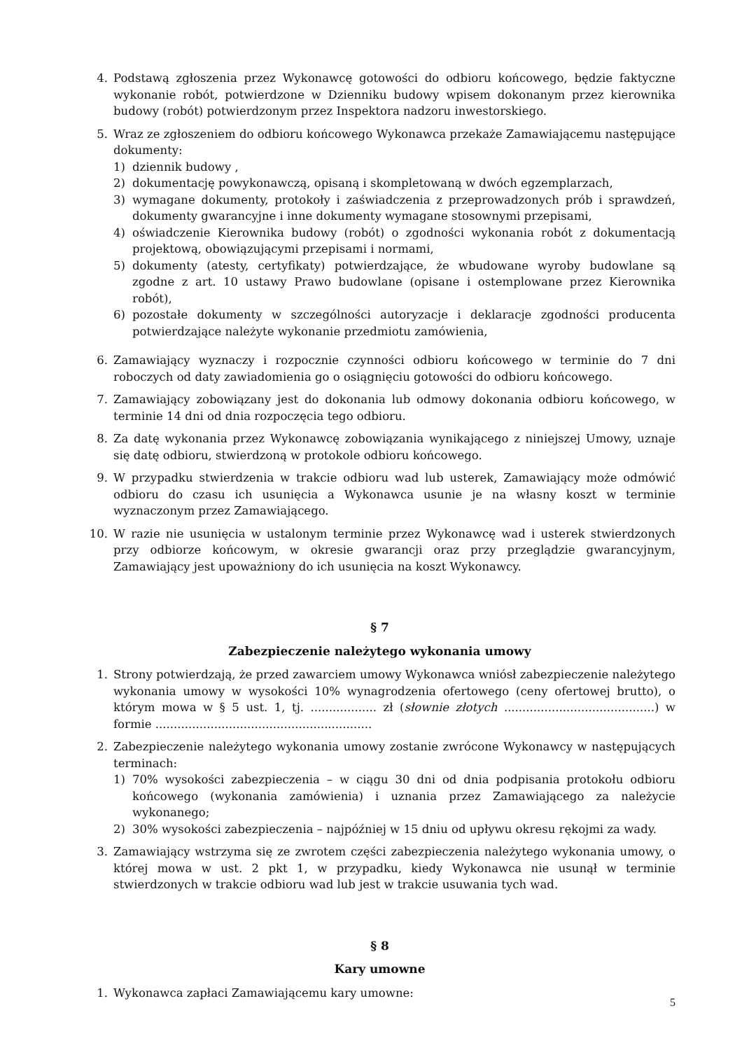4. Podstawą zgłoszenia przez Wykonawcę gotowości do odbioru końcowego, będzie faktyczne wykonanie robót, potwierdzone w Dzienniku budowy wpisem dokonanym przez kierownika budowy (robót) potwierdzonym przez Inspektora nadzoru inwestorskiego.
5. Wraz ze zgłoszeniem do odbioru końcowego Wykonawca przekaże Zamawiającemu następujące dokumenty:
1) dziennik budowy ,
2) dokumentację powykonawczą, opisaną i skompletowaną w dwóch egzemplarzach,
3) wymagane dokumenty, protokoły i zaświadczenia z przeprowadzonych prób i sprawdzeń, dokumenty gwarancyjne i inne dokumenty wymagane stosownymi przepisami,
4) oświadczenie Kierownika budowy (robót) o zgodności wykonania robót z dokumentacją projektową, obowiązującymi przepisami i normami,
5) dokumenty (atesty, certyfikaty) potwierdzające, że wbudowane wyroby budowlane są zgodne z art. 10 ustawy Prawo budowlane (opisane i ostemplowane przez Kierownika robót),
6) pozostałe dokumenty w szczególności autoryzacje i deklaracje zgodności producenta potwierdzające należyte wykonanie przedmiotu zamówienia,
6. Zamawiający wyznaczy i rozpocznie czynności odbioru końcowego w terminie do 7 dni roboczych od daty zawiadomienia go o osiągnięciu gotowości do odbioru końcowego.
7. Zamawiający zobowiązany jest do dokonania lub odmowy dokonania odbioru końcowego, w terminie 14 dni od dnia rozpoczęcia tego odbioru.
8. Za datę wykonania przez Wykonawcę zobowiązania wynikającego z niniejszej Umowy, uznaje się datę odbioru, stwierdzoną w protokole odbioru końcowego.
9. W przypadku stwierdzenia w trakcie odbioru wad lub usterek, Zamawiający może odmówić odbioru do czasu ich usunięcia a Wykonawca usunie je na własny koszt w terminie wyznaczonym przez Zamawiającego.
10. W razie nie usunięcia w ustalonym terminie przez Wykonawcę wad i usterek stwierdzonych przy odbiorze końcowym, w okresie gwarancji oraz przy przeglądzie gwarancyjnym, Zamawiający jest upoważniony do ich usunięcia na koszt Wykonawcy.
§ 7
Zabezpieczenie należytego wykonania umowy
1. Strony potwierdzają, że przed zawarciem umowy Wykonawca wniósł zabezpieczenie należytego wykonania umowy w wysokości 10% wynagrodzenia ofertowego (ceny ofertowej brutto), o którym mowa w § 5 ust. 1, tj. .................. zł (słownie złotych .........................................) w formie ...........................................................
2. Zabezpieczenie należytego wykonania umowy zostanie zwrócone Wykonawcy w następujących terminach:
1) 70% wysokości zabezpieczenia – w ciągu 30 dni od dnia podpisania protokołu odbioru końcowego (wykonania zamówienia) i uznania przez Zamawiającego za należycie wykonanego;
2) 30% wysokości zabezpieczenia – najpóźniej w 15 dniu od upływu okresu rękojmi za wady.
3. Zamawiający wstrzyma się ze zwrotem części zabezpieczenia należytego wykonania umowy, o której mowa w ust. 2 pkt 1, w przypadku, kiedy Wykonawca nie usunął w terminie stwierdzonych w trakcie odbioru wad lub jest w trakcie usuwania tych wad.
§ 8
Kary umowne
1. Wykonawca zapłaci Zamawiającemu kary umowne:
5